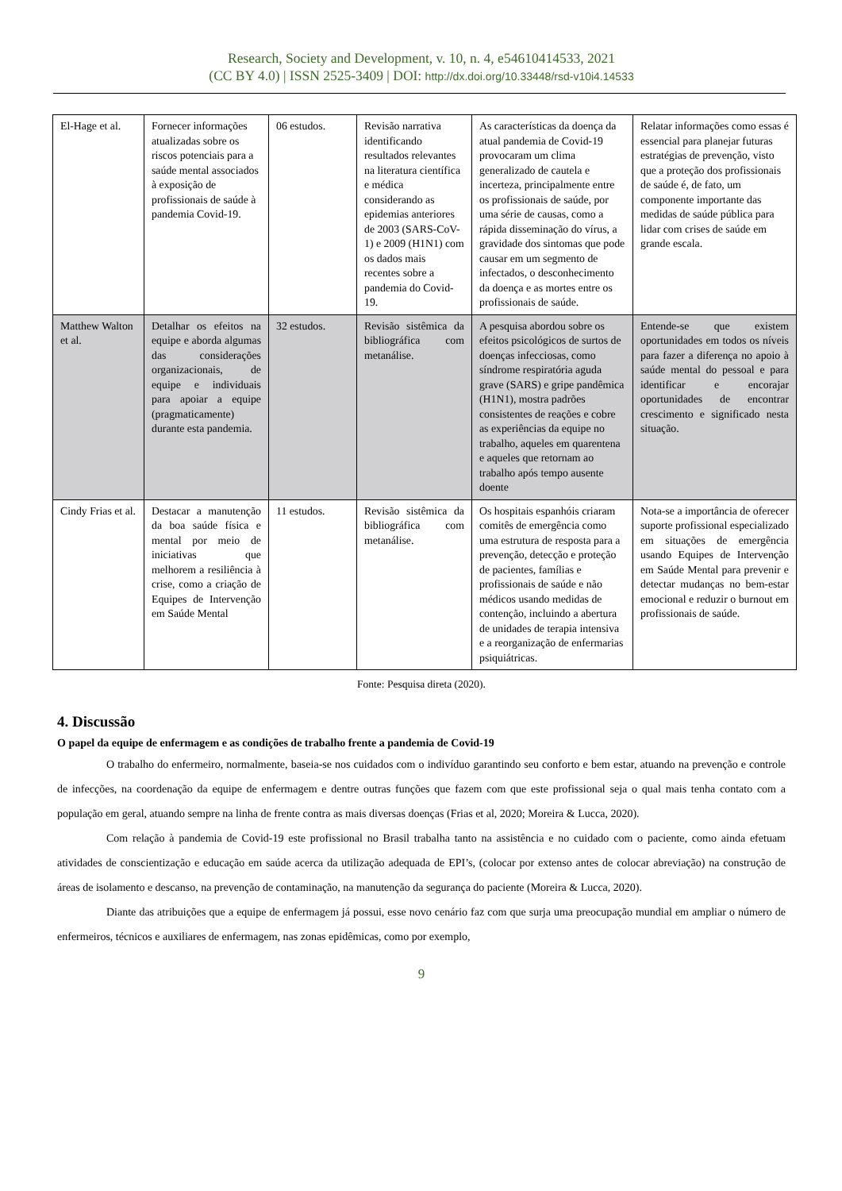Research, Society and Development, v. 10, n. 4, e54610414533, 2021
(CC BY 4.0) | ISSN 2525-3409 | DOI: http://dx.doi.org/10.33448/rsd-v10i4.14533
| El-Hage et al. | Fornecer informações atualizadas sobre os riscos potenciais para a saúde mental associados à exposição de profissionais de saúde à pandemia Covid-19. | 06 estudos. | Revisão narrativa identificando resultados relevantes na literatura científica e médica considerando as epidemias anteriores de 2003 (SARS-CoV-1) e 2009 (H1N1) com os dados mais recentes sobre a pandemia do Covid-19. | As características da doença da atual pandemia de Covid-19 provocaram um clima generalizado de cautela e incerteza, principalmente entre os profissionais de saúde, por uma série de causas, como a rápida disseminação do vírus, a gravidade dos sintomas que pode causar em um segmento de infectados, o desconhecimento da doença e as mortes entre os profissionais de saúde. | Relatar informações como essas é essencial para planejar futuras estratégias de prevenção, visto que a proteção dos profissionais de saúde é, de fato, um componente importante das medidas de saúde pública para lidar com crises de saúde em grande escala. |
| Matthew Walton et al. | Detalhar os efeitos na equipe e aborda algumas das considerações organizacionais, de equipe e individuais para apoiar a equipe (pragmaticamente) durante esta pandemia. | 32 estudos. | Revisão sistêmica da bibliográfica com metanálise. | A pesquisa abordou sobre os efeitos psicológicos de surtos de doenças infecciosas, como síndrome respiratória aguda grave (SARS) e gripe pandêmica (H1N1), mostra padrões consistentes de reações e cobre as experiências da equipe no trabalho, aqueles em quarentena e aqueles que retornam ao trabalho após tempo ausente doente | Entende-se que existem oportunidades em todos os níveis para fazer a diferença no apoio à saúde mental do pessoal e para identificar e encorajar oportunidades de encontrar crescimento e significado nesta situação. |
| Cindy Frias et al. | Destacar a manutenção da boa saúde física e mental por meio de iniciativas que melhorem a resiliência à crise, como a criação de Equipes de Intervenção em Saúde Mental | 11 estudos. | Revisão sistêmica da bibliográfica com metanálise. | Os hospitais espanhóis criaram comitês de emergência como uma estrutura de resposta para a prevenção, detecção e proteção de pacientes, famílias e profissionais de saúde e não médicos usando medidas de contenção, incluindo a abertura de unidades de terapia intensiva e a reorganização de enfermarias psiquiátricas. | Nota-se a importância de oferecer suporte profissional especializado em situações de emergência usando Equipes de Intervenção em Saúde Mental para prevenir e detectar mudanças no bem-estar emocional e reduzir o burnout em profissionais de saúde. |
Fonte: Pesquisa direta (2020).
4. Discussão
O papel da equipe de enfermagem e as condições de trabalho frente a pandemia de Covid-19
O trabalho do enfermeiro, normalmente, baseia-se nos cuidados com o indivíduo garantindo seu conforto e bem estar, atuando na prevenção e controle de infecções, na coordenação da equipe de enfermagem e dentre outras funções que fazem com que este profissional seja o qual mais tenha contato com a população em geral, atuando sempre na linha de frente contra as mais diversas doenças (Frias et al, 2020; Moreira & Lucca, 2020).
Com relação à pandemia de Covid-19 este profissional no Brasil trabalha tanto na assistência e no cuidado com o paciente, como ainda efetuam atividades de conscientização e educação em saúde acerca da utilização adequada de EPI’s, (colocar por extenso antes de colocar abreviação) na construção de áreas de isolamento e descanso, na prevenção de contaminação, na manutenção da segurança do paciente (Moreira & Lucca, 2020).
Diante das atribuições que a equipe de enfermagem já possui, esse novo cenário faz com que surja uma preocupação mundial em ampliar o número de enfermeiros, técnicos e auxiliares de enfermagem, nas zonas epidêmicas, como por exemplo,
9